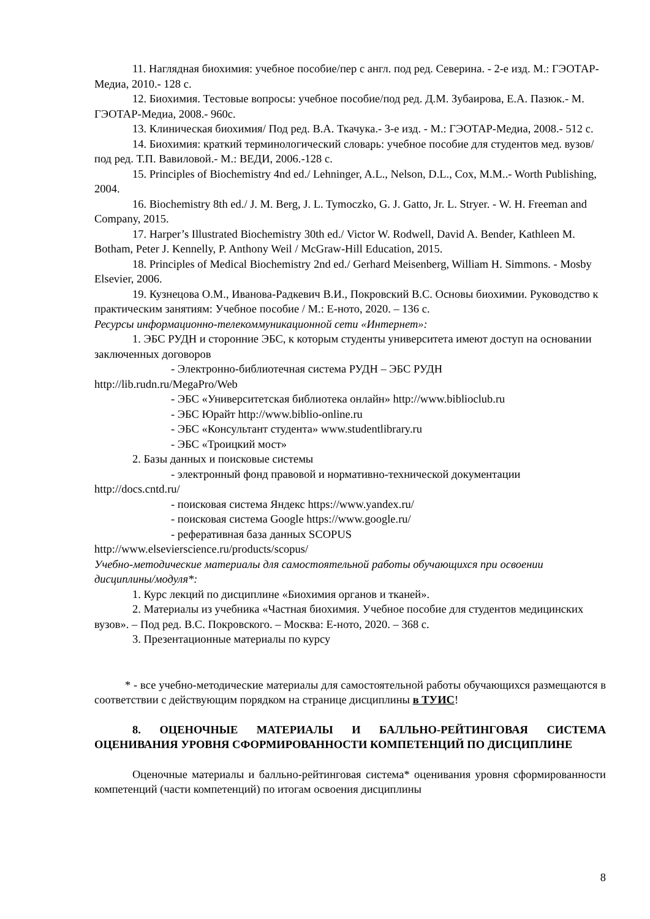11. Наглядная биохимия: учебное пособие/пер с англ. под ред. Северина. - 2-е изд. М.: ГЭОТАР-Медиа, 2010.- 128 с.
12. Биохимия. Тестовые вопросы: учебное пособие/под ред. Д.М. Зубаирова, Е.А. Пазюк.- М. ГЭОТАР-Медиа, 2008.- 960с.
13. Клиническая биохимия/ Под ред. В.А. Ткачука.- 3-е изд. - М.: ГЭОТАР-Медиа, 2008.- 512 с.
14. Биохимия: краткий терминологический словарь: учебное пособие для студентов мед. вузов/ под ред. Т.П. Вавиловой.- М.: ВЕДИ, 2006.-128 с.
15. Principles of Biochemistry 4nd ed./ Lehninger, A.L., Nelson, D.L., Cox, M.M..- Worth Publishing, 2004.
16. Biochemistry 8th ed./ J. M. Berg, J. L. Tymoczko, G. J. Gatto, Jr. L. Stryer. - W. H. Freeman and Company, 2015.
17. Harper’s Illustrated Biochemistry 30th ed./ Victor W. Rodwell, David A. Bender, Kathleen M. Botham, Peter J. Kennelly, P. Anthony Weil / McGraw-Hill Education, 2015.
18. Principles of Medical Biochemistry 2nd ed./ Gerhard Meisenberg, William H. Simmons. - Mosby Elsevier, 2006.
19. Кузнецова О.М., Иванова-Радкевич В.И., Покровский В.С. Основы биохимии. Руководство к практическим занятиям: Учебное пособие / М.: Е-ното, 2020. – 136 с.
Ресурсы информационно-телекоммуникационной сети «Интернет»:
1. ЭБС РУДН и сторонние ЭБС, к которым студенты университета имеют доступ на основании заключенных договоров
- Электронно-библиотечная система РУДН – ЭБС РУДН
http://lib.rudn.ru/MegaPro/Web
- ЭБС «Университетская библиотека онлайн» http://www.biblioclub.ru
- ЭБС Юрайт http://www.biblio-online.ru
- ЭБС «Консультант студента» www.studentlibrary.ru
- ЭБС «Троицкий мост»
2. Базы данных и поисковые системы
- электронный фонд правовой и нормативно-технической документации
http://docs.cntd.ru/
- поисковая система Яндекс https://www.yandex.ru/
- поисковая система Google https://www.google.ru/
- реферативная база данных SCOPUS
http://www.elsevierscience.ru/products/scopus/
Учебно-методические материалы для самостоятельной работы обучающихся при освоении дисциплины/модуля*:
1. Курс лекций по дисциплине «Биохимия органов и тканей».
2. Материалы из учебника «Частная биохимия. Учебное пособие для студентов медицинских вузов». – Под ред. В.С. Покровского. – Москва: Е-ното, 2020. – 368 с.
3. Презентационные материалы по курсу
* - все учебно-методические материалы для самостоятельной работы обучающихся размещаются в соответствии с действующим порядком на странице дисциплины в ТУИС!
8. ОЦЕНОЧНЫЕ МАТЕРИАЛЫ И БАЛЛЬНО-РЕЙТИНГОВАЯ СИСТЕМА ОЦЕНИВАНИЯ УРОВНЯ СФОРМИРОВАННОСТИ КОМПЕТЕНЦИЙ ПО ДИСЦИПЛИНЕ
Оценочные материалы и балльно-рейтинговая система* оценивания уровня сформированности компетенций (части компетенций) по итогам освоения дисциплины
8